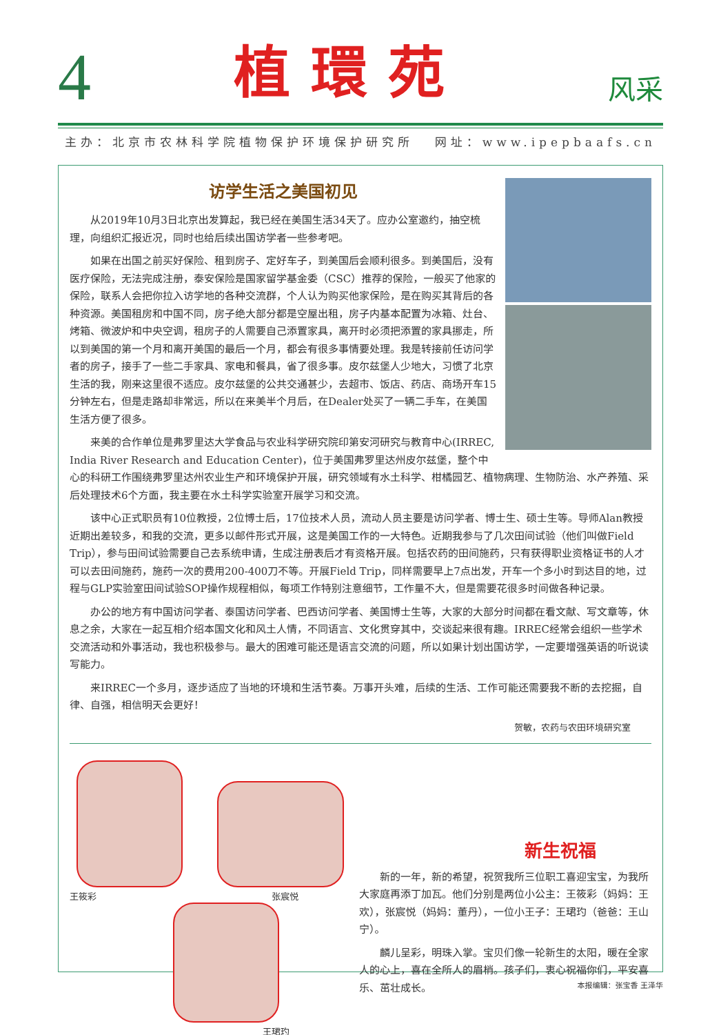4
植環苑
风采
主办：北京市农林科学院植物保护环境保护研究所 网址：www.ipepbaafs.cn
访学生活之美国初见
从2019年10月3日北京出发算起，我已经在美国生活34天了。应办公室邀约，抽空梳理，向组织汇报近况，同时也给后续出国访学者一些参考吧。
如果在出国之前买好保险、租到房子、定好车子，到美国后会顺利很多。到美国后，没有医疗保险，无法完成注册，泰安保险是国家留学基金委（CSC）推荐的保险，一般买了他家的保险，联系人会把你拉入访学地的各种交流群，个人认为购买他家保险，是在购买其背后的各种资源。美国租房和中国不同，房子绝大部分都是空屋出租，房子内基本配置为冰箱、灶台、烤箱、微波炉和中央空调，租房子的人需要自己添置家具，离开时必须把添置的家具挪走，所以到美国的第一个月和离开美国的最后一个月，都会有很多事情要处理。我是转接前任访问学者的房子，接手了一些二手家具、家电和餐具，省了很多事。皮尔兹堡人少地大，习惯了北京生活的我，刚来这里很不适应。皮尔兹堡的公共交通甚少，去超市、饭店、药店、商场开车15分钟左右，但是走路却非常远，所以在来美半个月后，在Dealer处买了一辆二手车，在美国生活方便了很多。
来美的合作单位是弗罗里达大学食品与农业科学研究院印第安河研究与教育中心(IRREC, India River Research and Education Center)，位于美国弗罗里达州皮尔兹堡，整个中心的科研工作围绕弗罗里达州农业生产和环境保护开展，研究领域有水土科学、柑橘园艺、植物病理、生物防治、水产养殖、采后处理技术6个方面，我主要在水土科学实验室开展学习和交流。
该中心正式职员有10位教授，2位博士后，17位技术人员，流动人员主要是访问学者、博士生、硕士生等。导师Alan教授近期出差较多，和我的交流，更多以邮件形式开展，这是美国工作的一大特色。近期我参与了几次田间试验（他们叫做Field Trip），参与田间试验需要自己去系统申请，生成注册表后才有资格开展。包括农药的田间施药，只有获得职业资格证书的人才可以去田间施药，施药一次的费用200-400刀不等。开展Field Trip，同样需要早上7点出发，开车一个多小时到达目的地，过程与GLP实验室田间试验SOP操作规程相似，每项工作特别注意细节，工作量不大，但是需要花很多时间做各种记录。
办公的地方有中国访问学者、泰国访问学者、巴西访问学者、美国博士生等，大家的大部分时间都在看文献、写文章等，休息之余，大家在一起互相介绍本国文化和风土人情，不同语言、文化贯穿其中，交谈起来很有趣。IRREC经常会组织一些学术交流活动和外事活动，我也积极参与。最大的困难可能还是语言交流的问题，所以如果计划出国访学，一定要增强英语的听说读写能力。
来IRREC一个多月，逐步适应了当地的环境和生活节奏。万事开头难，后续的生活、工作可能还需要我不断的去挖掘，自律、自强，相信明天会更好！
贺敏，农药与农田环境研究室
王筱彩 张宸悦
王珺玓
新生祝福
新的一年，新的希望，祝贺我所三位职工喜迎宝宝，为我所大家庭再添丁加瓦。他们分别是两位小公主：王筱彩（妈妈：王欢），张宸悦（妈妈：董丹），一位小王子：王珺玓（爸爸：王山宁）。
麟儿呈彩，明珠入掌。宝贝们像一轮新生的太阳，暖在全家人的心上，喜在全所人的眉梢。孩子们，衷心祝福你们，平安喜乐、茁壮成长。
本报编辑：张宝香 王泽华